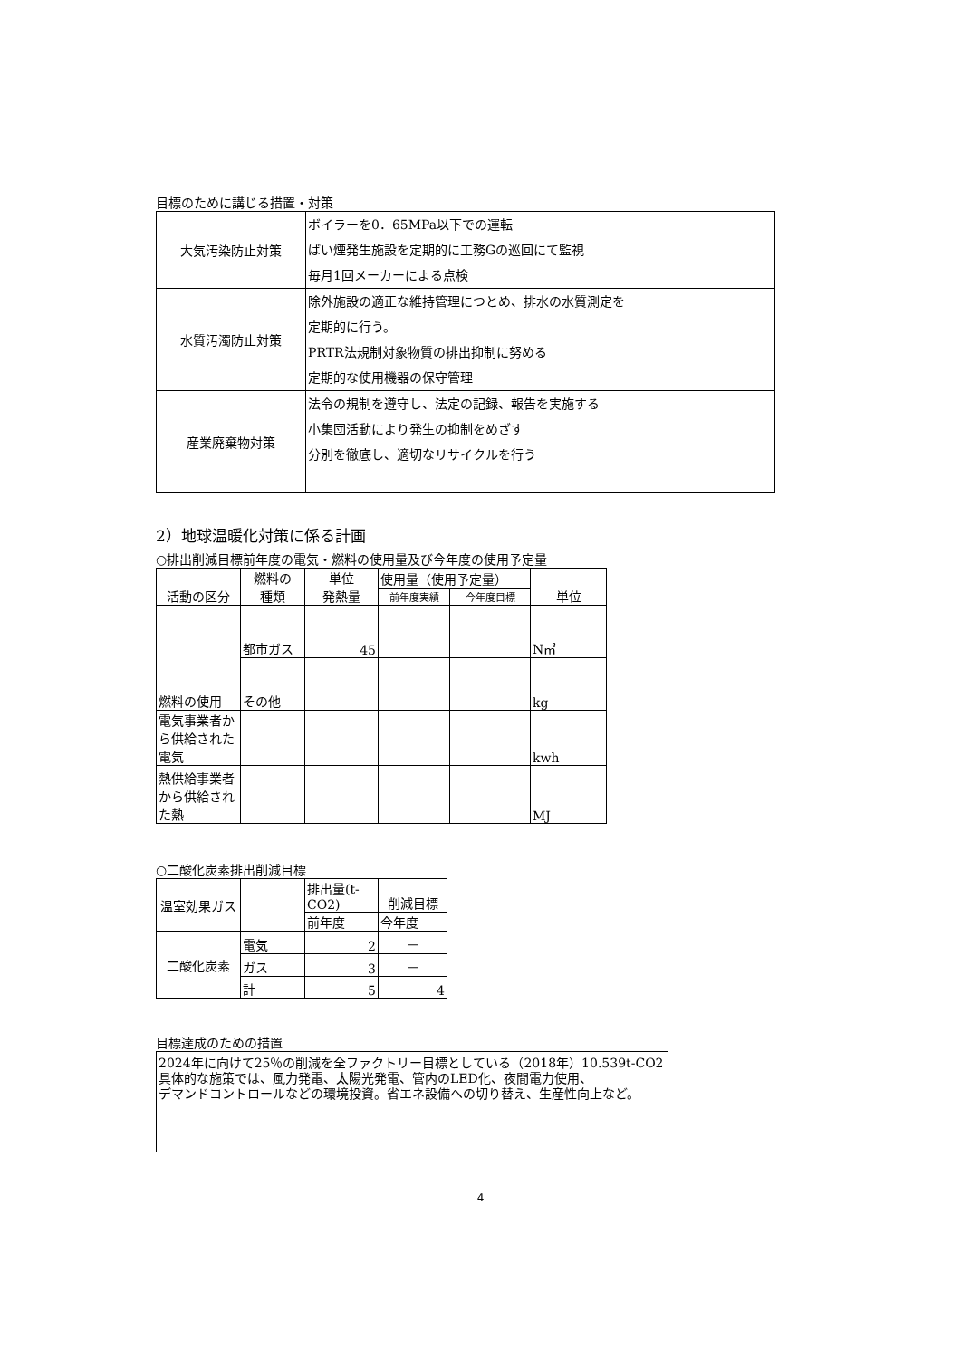目標のために講じる措置・対策
| 大気汚染防止対策 | ボイラーを0．65MPa以下での運転 ばい煙発生施設を定期的に工務Gの巡回にて監視 毎月1回メーカーによる点検 |
| 水質汚濁防止対策 | 除外施設の適正な維持管理につとめ、排水の水質測定を 定期的に行う。 PRTR法規制対象物質の排出抑制に努める 定期的な使用機器の保守管理 |
| 産業廃棄物対策 | 法令の規制を遵守し、法定の記録、報告を実施する 小集団活動により発生の抑制をめざす 分別を徹底し、適切なリサイクルを行う |
2）地球温暖化対策に係る計画
○排出削減目標前年度の電気・燃料の使用量及び今年度の使用予定量
| 活動の区分 | 燃料の 種類 | 単位 発熱量 | 使用量（使用予定量） | | 単位 |
| --- | --- | --- | --- | --- | --- |
| | | | 前年度実績 | 今年度目標 | |
| 燃料の使用 | 都市ガス | 45 | | | N㎥ |
| | その他 | | | | kg |
| 電気事業者から供給された電気 | | | | | kwh |
| 熱供給事業者から供給された熱 | | | | | MJ |
○二酸化炭素排出削減目標
| 温室効果ガス | | 排出量(t-CO2) | 削減目標 |
| | | 前年度 | 今年度 |
| 二酸化炭素 | 電気 | 2 | － |
| | ガス | 3 | － |
| | 計 | 5 | 4 |
目標達成のための措置
2024年に向けて25％の削減を全ファクトリー目標としている（2018年）10.539t-CO2
具体的な施策では、風力発電、太陽光発電、管内のLED化、夜間電力使用、
デマンドコントロールなどの環境投資。省エネ設備への切り替え、生産性向上など。
4